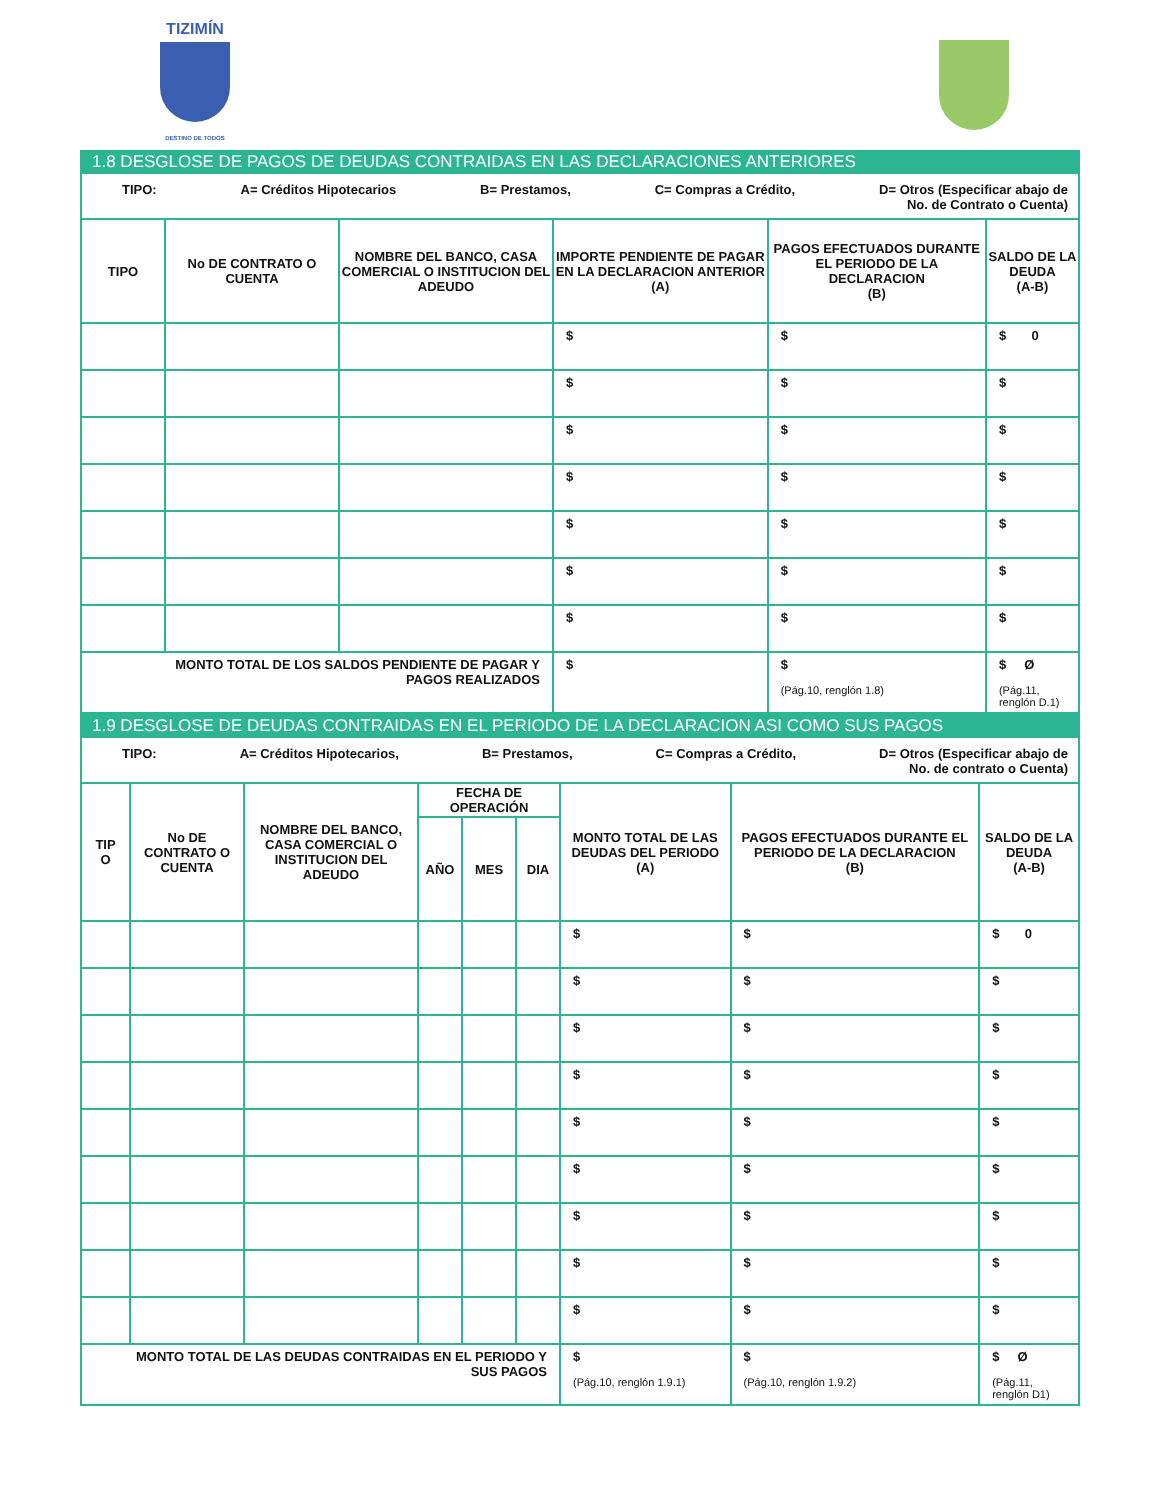TIZIMÍN
DESTINO DE TODOS
1.8 DESGLOSE DE PAGOS DE DEUDAS CONTRAIDAS EN LAS DECLARACIONES ANTERIORES
TIPO: A= Créditos Hipotecarios B= Prestamos, C= Compras a Crédito, D= Otros (Especificar abajo de
No. de Contrato o Cuenta)
| TIPO | No DE CONTRATO O CUENTA | NOMBRE DEL BANCO, CASA COMERCIAL O INSTITUCION DEL ADEUDO | IMPORTE PENDIENTE DE PAGAR EN LA DECLARACION ANTERIOR (A) | PAGOS EFECTUADOS DURANTE EL PERIODO DE LA DECLARACION (B) | SALDO DE LA DEUDA (A-B) |
| --- | --- | --- | --- | --- | --- |
| | | | $ | $ | $ 0 |
| | | | $ | $ | $ |
| | | | $ | $ | $ |
| | | | $ | $ | $ |
| | | | $ | $ | $ |
| | | | $ | $ | $ |
| | | | $ | $ | $ |
| MONTO TOTAL DE LOS SALDOS PENDIENTE DE PAGAR Y PAGOS REALIZADOS | | | $ | $ (Pág.10, renglón 1.8) | $ Ø (Pág.11, renglón D.1) |
1.9 DESGLOSE DE DEUDAS CONTRAIDAS EN EL PERIODO DE LA DECLARACION ASI COMO SUS PAGOS
TIPO: A= Créditos Hipotecarios, B= Prestamos, C= Compras a Crédito, D= Otros (Especificar abajo de
No. de contrato o Cuenta)
| TIP O | No DE CONTRATO O CUENTA | NOMBRE DEL BANCO, CASA COMERCIAL O INSTITUCION DEL ADEUDO | FECHA DE OPERACIÓN | | | MONTO TOTAL DE LAS DEUDAS DEL PERIODO (A) | PAGOS EFECTUADOS DURANTE EL PERIODO DE LA DECLARACION (B) | SALDO DE LA DEUDA (A-B) |
| --- | --- | --- | --- | --- | --- | --- | --- | --- |
| | | | AÑO | MES | DIA | | | |
| | | | | | | $ | $ | $ 0 |
| | | | | | | $ | $ | $ |
| | | | | | | $ | $ | $ |
| | | | | | | $ | $ | $ |
| | | | | | | $ | $ | $ |
| | | | | | | $ | $ | $ |
| | | | | | | $ | $ | $ |
| | | | | | | $ | $ | $ |
| | | | | | | $ | $ | $ |
| MONTO TOTAL DE LAS DEUDAS CONTRAIDAS EN EL PERIODO Y SUS PAGOS | | | | | | $ (Pág.10, renglón 1.9.1) | $ (Pág.10, renglón 1.9.2) | $ Ø (Pág.11, renglón D1) |